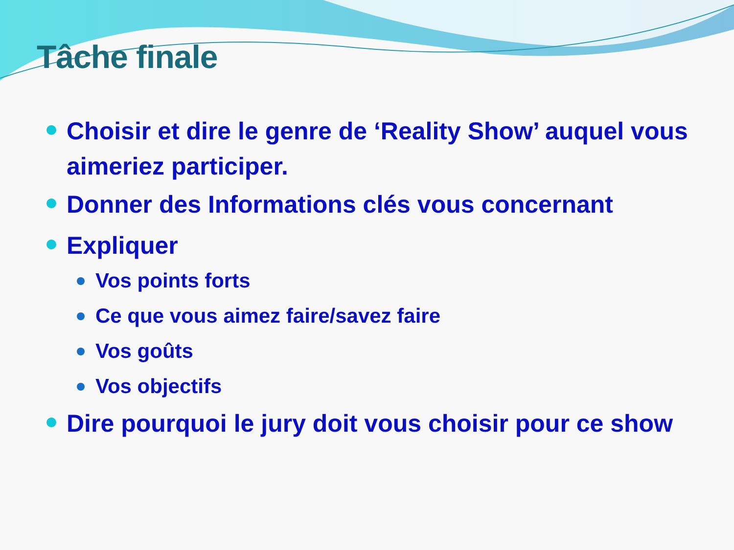Tâche finale
Choisir et dire le genre de ‘Reality Show’ auquel vous aimeriez participer.
Donner des Informations clés vous concernant
Expliquer
Vos points forts
Ce que vous aimez faire/savez faire
Vos goûts
Vos objectifs
Dire pourquoi le jury doit vous choisir pour ce show